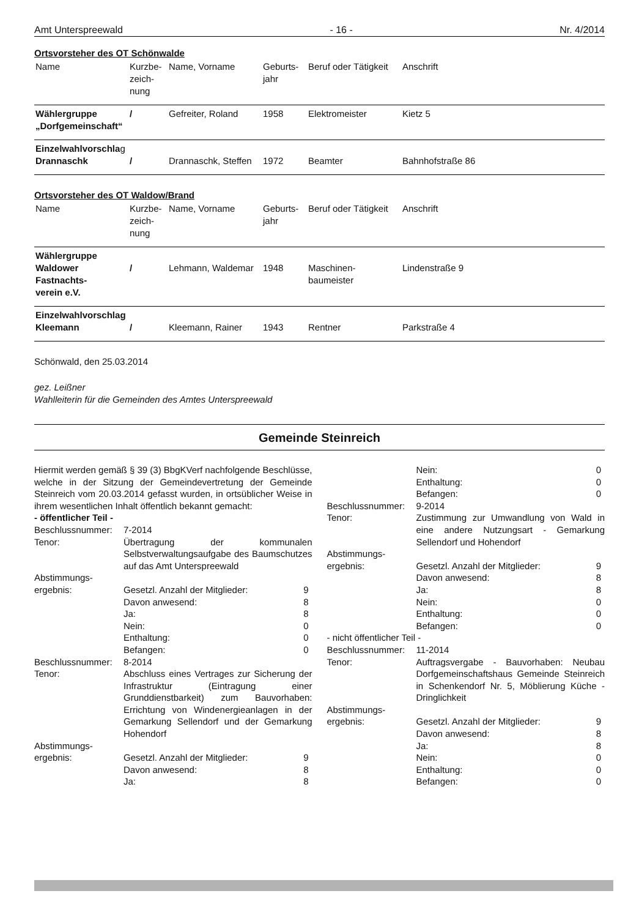Amt Unterspreewald - 16 - Nr. 4/2014
Ortsvorsteher des OT Schönwalde
| Name | Kurzbe- zeich- nung | Name, Vorname | Geburts- jahr | Beruf oder Tätigkeit | Anschrift |
| Wählergruppe „Dorfgemeinschaft“ | / | Gefreiter, Roland | 1958 | Elektromeister | Kietz 5 |
| Einzelwahlvorschla g Drannaschk | / | Drannaschk, Steffen | 1972 | Beamter | Bahnhofstraße 86 |
Ortsvorsteher des OT Waldow/Brand
| Name | Kurzbe- zeich- nung | Name, Vorname | Geburts- jahr | Beruf oder Tätigkeit | Anschrift |
| Wählergruppe Waldower Fastnachts- verein e.V. | / | Lehmann, Waldemar | 1948 | Maschinen- baumeister | Lindenstraße 9 |
| Einzelwahlvorschlag Kleemann | / | Kleemann, Rainer | 1943 | Rentner | Parkstraße 4 |
Schönwald, den 25.03.2014
gez. Leißner
Wahlleiterin für die Gemeinden des Amtes Unterspreewald
Gemeinde Steinreich
Hiermit werden gemäß § 39 (3) BbgKVerf nachfolgende Beschlüsse, welche in der Sitzung der Gemeindevertretung der Gemeinde Steinreich vom 20.03.2014 gefasst wurden, in ortsüblicher Weise in ihrem wesentlichen Inhalt öffentlich bekannt gemacht:
- öffentlicher Teil -
Beschlussnummer:
7-2014
Tenor:
Übertragung der kommunalen Selbstverwaltungsaufgabe des Baumschutzes auf das Amt Unterspreewald
Abstimmungs-
ergebnis:
Gesetzl. Anzahl der Mitglieder: 9
Davon anwesend: 8
Ja: 8
Nein: 0
Enthaltung: 0
Befangen: 0
Beschlussnummer:
8-2014
Tenor:
Abschluss eines Vertrages zur Sicherung der Infrastruktur (Eintragung einer Grunddienstbarkeit) zum Bauvorhaben: Errichtung von Windenergieanlagen in der Gemarkung Sellendorf und der Gemarkung Hohendorf
Abstimmungs-
ergebnis:
Gesetzl. Anzahl der Mitglieder: 9
Davon anwesend: 8
Ja: 8
Nein: 0
Enthaltung: 0
Befangen: 0
Beschlussnummer:
9-2014
Tenor:
Zustimmung zur Umwandlung von Wald in eine andere Nutzungsart - Gemarkung Sellendorf und Hohendorf
Abstimmungs-
ergebnis:
Gesetzl. Anzahl der Mitglieder: 9
Davon anwesend: 8
Ja: 8
Nein: 0
Enthaltung: 0
Befangen: 0
- nicht öffentlicher Teil -
Beschlussnummer:
11-2014
Tenor:
Auftragsvergabe - Bauvorhaben: Neubau Dorfgemeinschaftshaus Gemeinde Steinreich in Schenkendorf Nr. 5, Möblierung Küche - Dringlichkeit
Abstimmungs-
ergebnis:
Gesetzl. Anzahl der Mitglieder: 9
Davon anwesend: 8
Ja: 8
Nein: 0
Enthaltung: 0
Befangen: 0